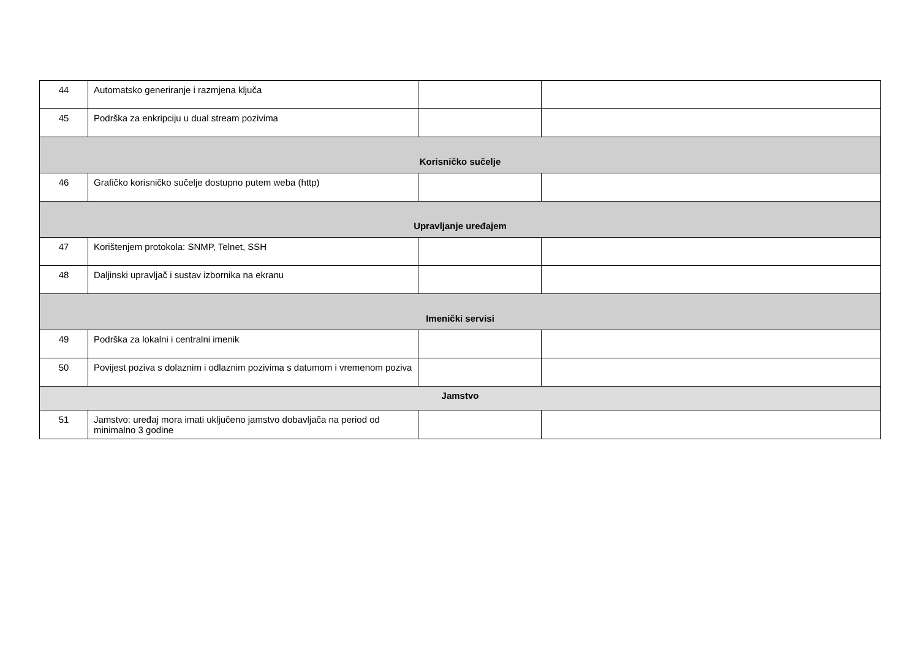| 44 | Automatsko generiranje i razmjena ključa | | |
| 45 | Podrška za enkripciju u dual stream pozivima | | |
| Korisničko sučelje | | | |
| 46 | Grafičko korisničko sučelje dostupno putem weba (http) | | |
| Upravljanje uređajem | | | |
| 47 | Korištenjem protokola: SNMP, Telnet, SSH | | |
| 48 | Daljinski upravljač i sustav izbornika na ekranu | | |
| Imenički servisi | | | |
| 49 | Podrška za lokalni i centralni imenik | | |
| 50 | Povijest poziva s dolaznim i odlaznim pozivima s datumom i vremenom poziva | | |
| Jamstvo | | | |
| 51 | Jamstvo: uređaj mora imati uključeno jamstvo dobavljača na period od minimalno 3 godine | | |